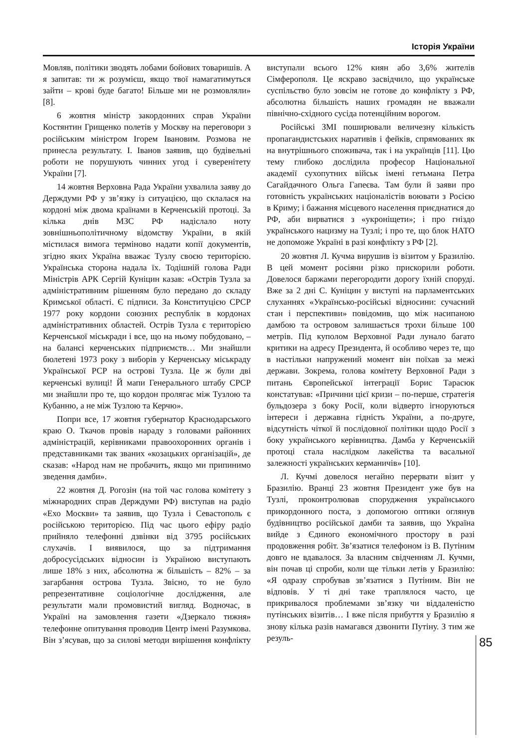Історія України
Мовляв, політики зводять лобами бойових товаришів. А я запитав: ти ж розумієш, якщо твої намагатимуться зайти – крові буде багато! Більше ми не розмовляли» [8].
6 жовтня міністр закордонних справ України Костянтин Грищенко полетів у Москву на переговори з російським міністром Ігорем Івановим. Розмова не принесла результату. І. Іванов заявив, що будівельні роботи не порушують чинних угод і суверенітету України [7].
14 жовтня Верховна Рада України ухвалила заяву до Держдуми РФ у зв’язку із ситуацією, що склалася на кордоні між двома країнами в Керченській протоці. За кілька днів МЗС РФ надіслало ноту зовнішньополітичному відомству України, в якій містилася вимога терміново надати копії документів, згідно яких Україна вважає Тузлу своєю територією. Українська сторона надала їх. Тодішній голова Ради Міністрів АРК Сергій Куніцин казав: «Острів Тузла за адміністративним рішенням було передано до складу Кримської області. Є підписи. За Конституцією СРСР 1977 року кордони союзних республік в кордонах адміністративних областей. Острів Тузла є територією Керченської міськради і все, що на ньому побудовано, – на балансі керченських підприємств… Ми знайшли бюлетені 1973 року з виборів у Керченську міськраду Української РСР на острові Тузла. Це ж були дві керченські вулиці! Й мапи Генерального штабу СРСР ми знайшли про те, що кордон пролягає між Тузлою та Кубанню, а не між Тузлою та Керчю».
Попри все, 17 жовтня губернатор Краснодарського краю О. Ткачов провів нараду з головами районних адміністрацій, керівниками правоохоронних органів і представниками так званих «козацьких організацій», де сказав: «Народ нам не пробачить, якщо ми припинимо зведення дамби».
22 жовтня Д. Рогозін (на той час голова комітету з міжнародних справ Держдуми РФ) виступав на радіо «Ехо Москви» та заявив, що Тузла і Севастополь є російською територією. Під час цього ефіру радіо прийняло телефонні дзвінки від 3795 російських слухачів. І виявилося, що за підтримання добросусідських відносин із Україною виступають лише 18% з них, абсолютна ж більшість – 82% – за загарбання острова Тузла. Звісно, то не було репрезентативне соціологічне дослідження, але результати мали промовистий вигляд. Водночас, в Україні на замовлення газети «Дзеркало тижня» телефонне опитування проводив Центр імені Разумкова. Він з’ясував, що за силові методи вирішення конфлікту виступали всього 12% киян або 3,6% жителів Сімферополя. Це яскраво засвідчило, що українське суспільство було зовсім не готове до конфлікту з РФ, абсолютна більшість наших громадян не вважали північно-східного сусіда потенційним ворогом.
Російські ЗМІ поширювали величезну кількість пропагандистських наративів і фейків, спрямованих як на внутрішнього споживача, так і на українців [11]. Цю тему глибоко дослідила професор Національної академії сухопутних військ імені гетьмана Петра Сагайдачного Ольга Гапеєва. Там були й заяви про готовність українських націоналістів воювати з Росією в Криму; і бажання місцевого населення приєднатися до РФ, аби вирватися з «укроніщети»; і про гніздо українського нацизму на Тузлі; і про те, що блок НАТО не допоможе Україні в разі конфлікту з РФ [2].
20 жовтня Л. Кучма вирушив із візитом у Бразилію. В цей момент росіяни різко прискорили роботи. Довелося баржами перегородити дорогу їхній споруді. Вже за 2 дні С. Куніцин у виступі на парламентських слуханнях «Українсько-російські відносини: сучасний стан і перспективи» повідомив, що між насипаною дамбою та островом залишається трохи більше 100 метрів. Під куполом Верховної Ради лунало багато критики на адресу Президента, й особливо через те, що в настільки напружений момент він поїхав за межі держави. Зокрема, голова комітету Верховної Ради з питань Європейської інтеграції Борис Тарасюк констатував: «Причини цієї кризи – по-перше, стратегія бульдозера з боку Росії, коли відверто ігноруються інтереси і державна гідність України, а по-друге, відсутність чіткої й послідовної політики щодо Росії з боку українського керівництва. Дамба у Керченській протоці стала наслідком лакейства та васальної залежності українських керманичів» [10].
Л. Кучмі довелося негайно перервати візит у Бразилію. Вранці 23 жовтня Президент уже був на Тузлі, проконтролював спорудження українського прикордонного поста, з допомогою оптики оглянув будівництво російської дамби та заявив, що Україна вийде з Єдиного економічного простору в разі продовження робіт. Зв’язатися телефоном із В. Путіним довго не вдавалося. За власним свідченням Л. Кучми, він почав ці спроби, коли ще тільки летів у Бразилію: «Я одразу спробував зв’язатися з Путіним. Він не відповів. У ті дні таке траплялося часто, це прикривалося проблемами зв’язку чи віддаленістю путінських візитів… І вже після прибуття у Бразилію я знову кілька разів намагався дзвонити Путіну. З тим же резуль-
85